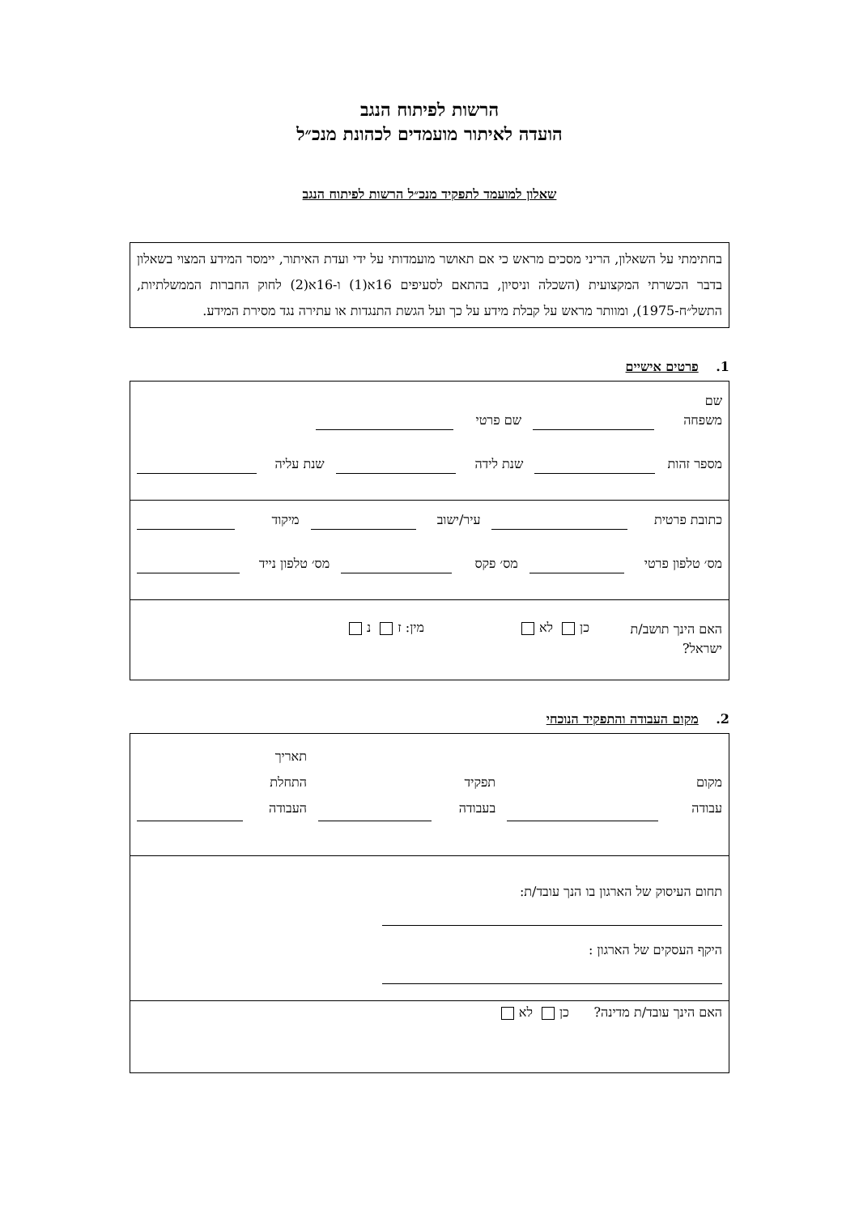הרשות לפיתוח הנגב
הועדה לאיתור מועמדים לכהונת מנכ״ל
שאלון למועמד לתפקיד מנכ״ל הרשות לפיתוח הנגב
בחתימתי על השאלון, הריני מסכים מראש כי אם תאושר מועמדותי על ידי ועדת האיתור, יימסר המידע המצוי בשאלון בדבר הכשרתי המקצועית (השכלה וניסיון, בהתאם לסעיפים 16א(1) ו-16א(2) לחוק החברות הממשלתיות, התשל״ח-1975), ומוותר מראש על קבלת מידע על כך ועל הגשת התנגדות או עתירה נגד מסירת המידע.
1. פרטים אישיים
שם משפחה שם פרטי
מספר זהות שנת לידה שנת עליה
כתובת פרטית עיר/ישוב מיקוד
מס׳ טלפון פרטי מס׳ פקס מס׳ טלפון נייד
האם הינך תושב/ת ישראל? כן לא מין: ז נ
2. מקום העבודה והתפקיד הנוכחי
מקום עבודה תפקיד בעבודה תאריך התחלת העבודה
תחום העיסוק של הארגון בו הנך עובד/ת:
היקף העסקים של הארגון :
האם הינך עובד/ת מדינה? כן לא